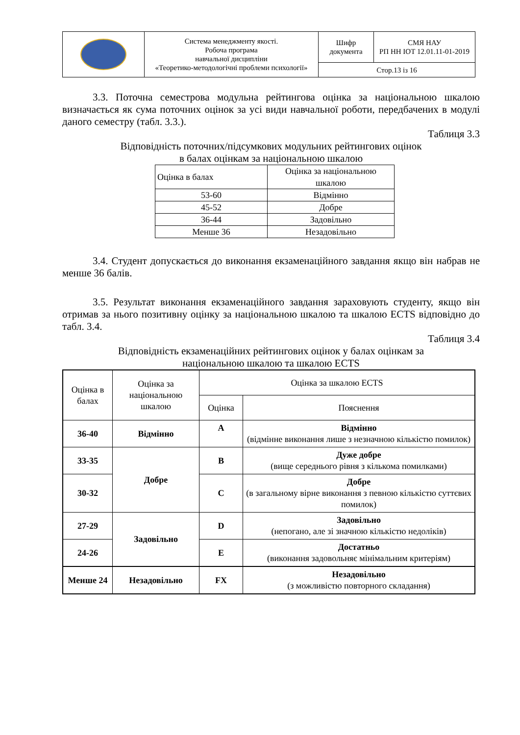| | Система менеджменту якості. Робоча програма навчальної дисципліни «Теоретико-методологічні проблеми психології» | Шифр документа | СМЯ НАУ РП НН ІОТ 12.01.11-01-2019 |
| | | Стор.13 із 16 | |
3.3. Поточна семестрова модульна рейтингова оцінка за національною шкалою визначається як сума поточних оцінок за усі види навчальної роботи, передбачених в модулі даного семестру (табл. 3.3.).
Таблиця 3.3
Відповідність поточних/підсумкових модульних рейтингових оцінок
в балах оцінкам за національною шкалою
| Оцінка в балах | Оцінка за національною шкалою |
| 53-60 | Відмінно |
| 45-52 | Добре |
| 36-44 | Задовільно |
| Менше 36 | Незадовільно |
3.4. Студент допускається до виконання екзаменаційного завдання якщо він набрав не менше 36 балів.
3.5. Результат виконання екзаменаційного завдання зараховують студенту, якщо він отримав за нього позитивну оцінку за національною шкалою та шкалою ECTS відповідно до табл. 3.4.
Таблиця 3.4
Відповідність екзаменаційних рейтингових оцінок у балах оцінкам за
національною шкалою та шкалою ECTS
| Оцінка в балах | Оцінка за національною шкалою | Оцінка за шкалою ECTS | |
| | | Оцінка | Пояснення |
| 36-40 | Відмінно | A | Відмінно (відмінне виконання лише з незначною кількістю помилок) |
| 33-35 | Добре | B | Дуже добре (вище середнього рівня з кількома помилками) |
| 30-32 | | C | Добре (в загальному вірне виконання з певною кількістю суттєвих помилок) |
| 27-29 | Задовільно | D | Задовільно (непогано, але зі значною кількістю недоліків) |
| 24-26 | | E | Достатньо (виконання задовольняє мінімальним критеріям) |
| Менше 24 | Незадовільно | FX | Незадовільно (з можливістю повторного складання) |